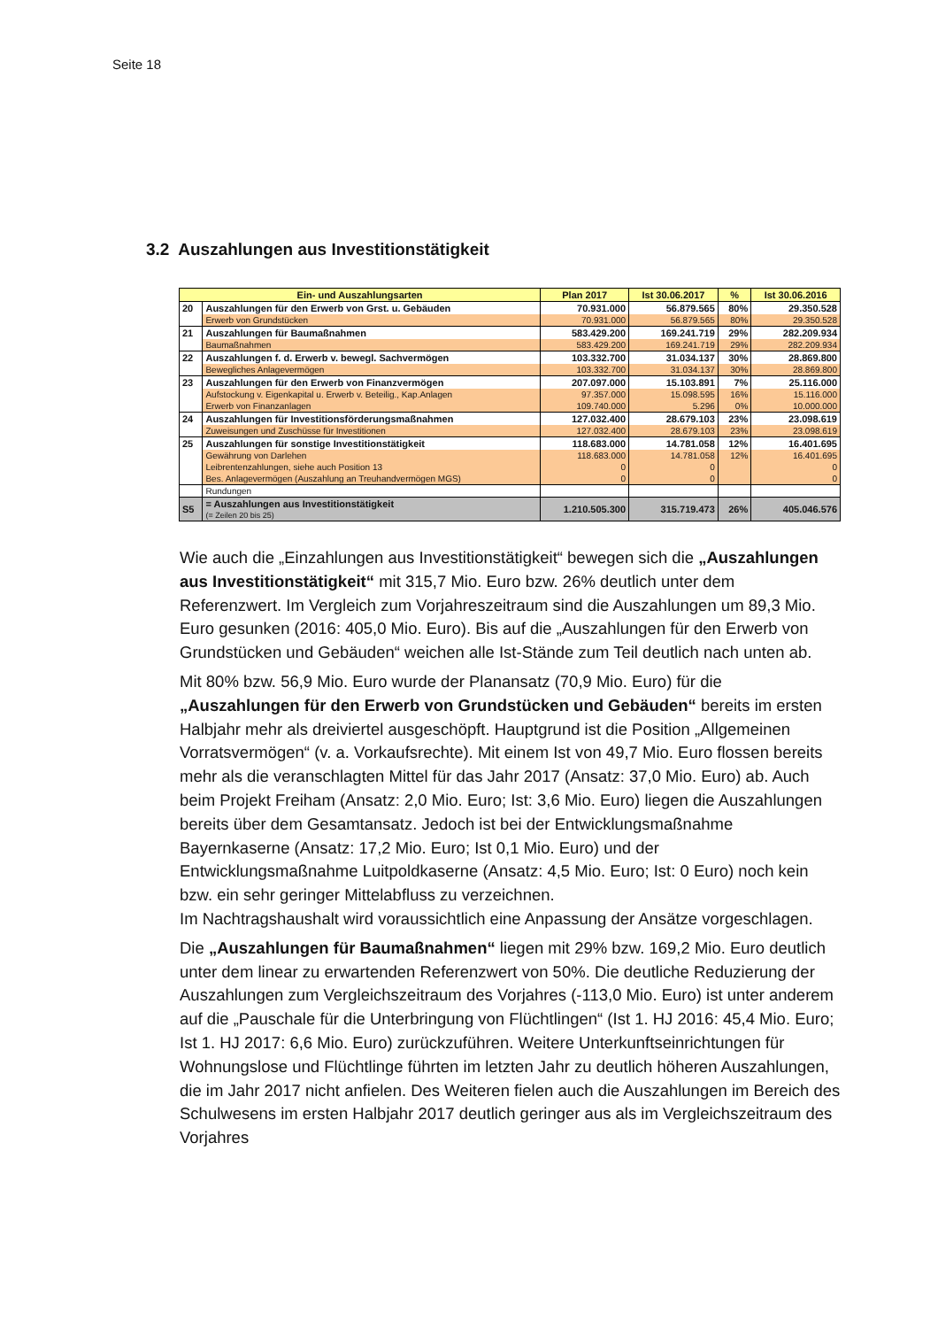Seite 18
3.2 Auszahlungen aus Investitionstätigkeit
| Ein- und Auszahlungsarten | | Plan 2017 | Ist 30.06.2017 | % | Ist 30.06.2016 |
| --- | --- | --- | --- | --- | --- |
| 20 | Auszahlungen für den Erwerb von Grst. u. Gebäuden | 70.931.000 | 56.879.565 | 80% | 29.350.528 |
| | Erwerb von Grundstücken | 70.931.000 | 56.879.565 | 80% | 29.350.528 |
| 21 | Auszahlungen für Baumaßnahmen | 583.429.200 | 169.241.719 | 29% | 282.209.934 |
| | Baumaßnahmen | 583.429.200 | 169.241.719 | 29% | 282.209.934 |
| 22 | Auszahlungen f. d. Erwerb v. bewegl. Sachvermögen | 103.332.700 | 31.034.137 | 30% | 28.869.800 |
| | Bewegliches Anlagevermögen | 103.332.700 | 31.034.137 | 30% | 28.869.800 |
| 23 | Auszahlungen für den Erwerb von Finanzvermögen | 207.097.000 | 15.103.891 | 7% | 25.116.000 |
| | Aufstockung v. Eigenkapital u. Erwerb v. Beteilig., Kap.Anlagen | 97.357.000 | 15.098.595 | 16% | 15.116.000 |
| | Erwerb von Finanzanlagen | 109.740.000 | 5.296 | 0% | 10.000.000 |
| 24 | Auszahlungen für Investitionsförderungsmaßnahmen | 127.032.400 | 28.679.103 | 23% | 23.098.619 |
| | Zuweisungen und Zuschüsse für Investitionen | 127.032.400 | 28.679.103 | 23% | 23.098.619 |
| 25 | Auszahlungen für sonstige Investitionstätigkeit | 118.683.000 | 14.781.058 | 12% | 16.401.695 |
| | Gewährung von Darlehen | 118.683.000 | 14.781.058 | 12% | 16.401.695 |
| | Leibrentenzahlungen, siehe auch Position 13 | 0 | 0 | | 0 |
| | Bes. Anlagevermögen (Auszahlung an Treuhandvermögen MGS) | 0 | 0 | | 0 |
| | Rundungen | | | | |
| S5 | = Auszahlungen aus Investitionstätigkeit (= Zeilen 20 bis 25) | 1.210.505.300 | 315.719.473 | 26% | 405.046.576 |
Wie auch die „Einzahlungen aus Investitionstätigkeit“ bewegen sich die „Auszahlungen aus Investitionstätigkeit“ mit 315,7 Mio. Euro bzw. 26% deutlich unter dem Referenzwert. Im Vergleich zum Vorjahreszeitraum sind die Auszahlungen um 89,3 Mio. Euro gesunken (2016: 405,0 Mio. Euro). Bis auf die „Auszahlungen für den Erwerb von Grundstücken und Gebäuden“ weichen alle Ist-Stände zum Teil deutlich nach unten ab.
Mit 80% bzw. 56,9 Mio. Euro wurde der Planansatz (70,9 Mio. Euro) für die „Auszahlungen für den Erwerb von Grundstücken und Gebäuden“ bereits im ersten Halbjahr mehr als dreiviertel ausgeschöpft. Hauptgrund ist die Position „Allgemeinen Vorratsvermögen“ (v. a. Vorkaufsrechte). Mit einem Ist von 49,7 Mio. Euro flossen bereits mehr als die veranschlagten Mittel für das Jahr 2017 (Ansatz: 37,0 Mio. Euro) ab. Auch beim Projekt Freiham (Ansatz: 2,0 Mio. Euro; Ist: 3,6 Mio. Euro) liegen die Auszahlungen bereits über dem Gesamtansatz. Jedoch ist bei der Entwicklungsmaßnahme Bayernkaserne (Ansatz: 17,2 Mio. Euro; Ist 0,1 Mio. Euro) und der Entwicklungsmaßnahme Luitpoldkaserne (Ansatz: 4,5 Mio. Euro; Ist: 0 Euro) noch kein bzw. ein sehr geringer Mittelabfluss zu verzeichnen.
Im Nachtragshaushalt wird voraussichtlich eine Anpassung der Ansätze vorgeschlagen.
Die „Auszahlungen für Baumaßnahmen“ liegen mit 29% bzw. 169,2 Mio. Euro deutlich unter dem linear zu erwartenden Referenzwert von 50%. Die deutliche Reduzierung der Auszahlungen zum Vergleichszeitraum des Vorjahres (-113,0 Mio. Euro) ist unter anderem auf die „Pauschale für die Unterbringung von Flüchtlingen“ (Ist 1. HJ 2016: 45,4 Mio. Euro; Ist 1. HJ 2017: 6,6 Mio. Euro) zurückzuführen. Weitere Unterkunftseinrichtungen für Wohnungslose und Flüchtlinge führten im letzten Jahr zu deutlich höheren Auszahlungen, die im Jahr 2017 nicht anfielen. Des Weiteren fielen auch die Auszahlungen im Bereich des Schulwesens im ersten Halbjahr 2017 deutlich geringer aus als im Vergleichszeitraum des Vorjahres